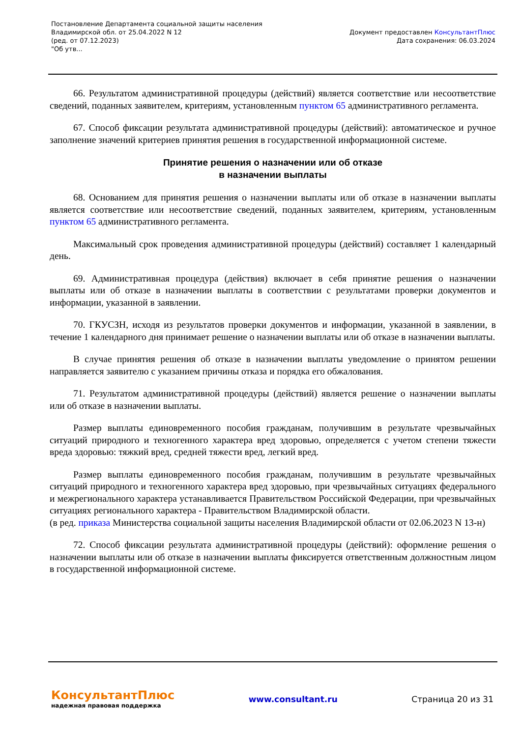Постановление Департамента социальной защиты населения
Владимирской обл. от 25.04.2022 N 12
(ред. от 07.12.2023)
"Об утв...
Документ предоставлен КонсультантПлюс
Дата сохранения: 06.03.2024
66. Результатом административной процедуры (действий) является соответствие или несоответствие сведений, поданных заявителем, критериям, установленным пунктом 65 административного регламента.
67. Способ фиксации результата административной процедуры (действий): автоматическое и ручное заполнение значений критериев принятия решения в государственной информационной системе.
Принятие решения о назначении или об отказе
в назначении выплаты
68. Основанием для принятия решения о назначении выплаты или об отказе в назначении выплаты является соответствие или несоответствие сведений, поданных заявителем, критериям, установленным пунктом 65 административного регламента.
Максимальный срок проведения административной процедуры (действий) составляет 1 календарный день.
69. Административная процедура (действия) включает в себя принятие решения о назначении выплаты или об отказе в назначении выплаты в соответствии с результатами проверки документов и информации, указанной в заявлении.
70. ГКУСЗН, исходя из результатов проверки документов и информации, указанной в заявлении, в течение 1 календарного дня принимает решение о назначении выплаты или об отказе в назначении выплаты.
В случае принятия решения об отказе в назначении выплаты уведомление о принятом решении направляется заявителю с указанием причины отказа и порядка его обжалования.
71. Результатом административной процедуры (действий) является решение о назначении выплаты или об отказе в назначении выплаты.
Размер выплаты единовременного пособия гражданам, получившим в результате чрезвычайных ситуаций природного и техногенного характера вред здоровью, определяется с учетом степени тяжести вреда здоровью: тяжкий вред, средней тяжести вред, легкий вред.
Размер выплаты единовременного пособия гражданам, получившим в результате чрезвычайных ситуаций природного и техногенного характера вред здоровью, при чрезвычайных ситуациях федерального и межрегионального характера устанавливается Правительством Российской Федерации, при чрезвычайных ситуациях регионального характера - Правительством Владимирской области.
(в ред. приказа Министерства социальной защиты населения Владимирской области от 02.06.2023 N 13-н)
72. Способ фиксации результата административной процедуры (действий): оформление решения о назначении выплаты или об отказе в назначении выплаты фиксируется ответственным должностным лицом в государственной информационной системе.
КонсультантПлюс
надежная правовая поддержка
www.consultant.ru Страница 20 из 31